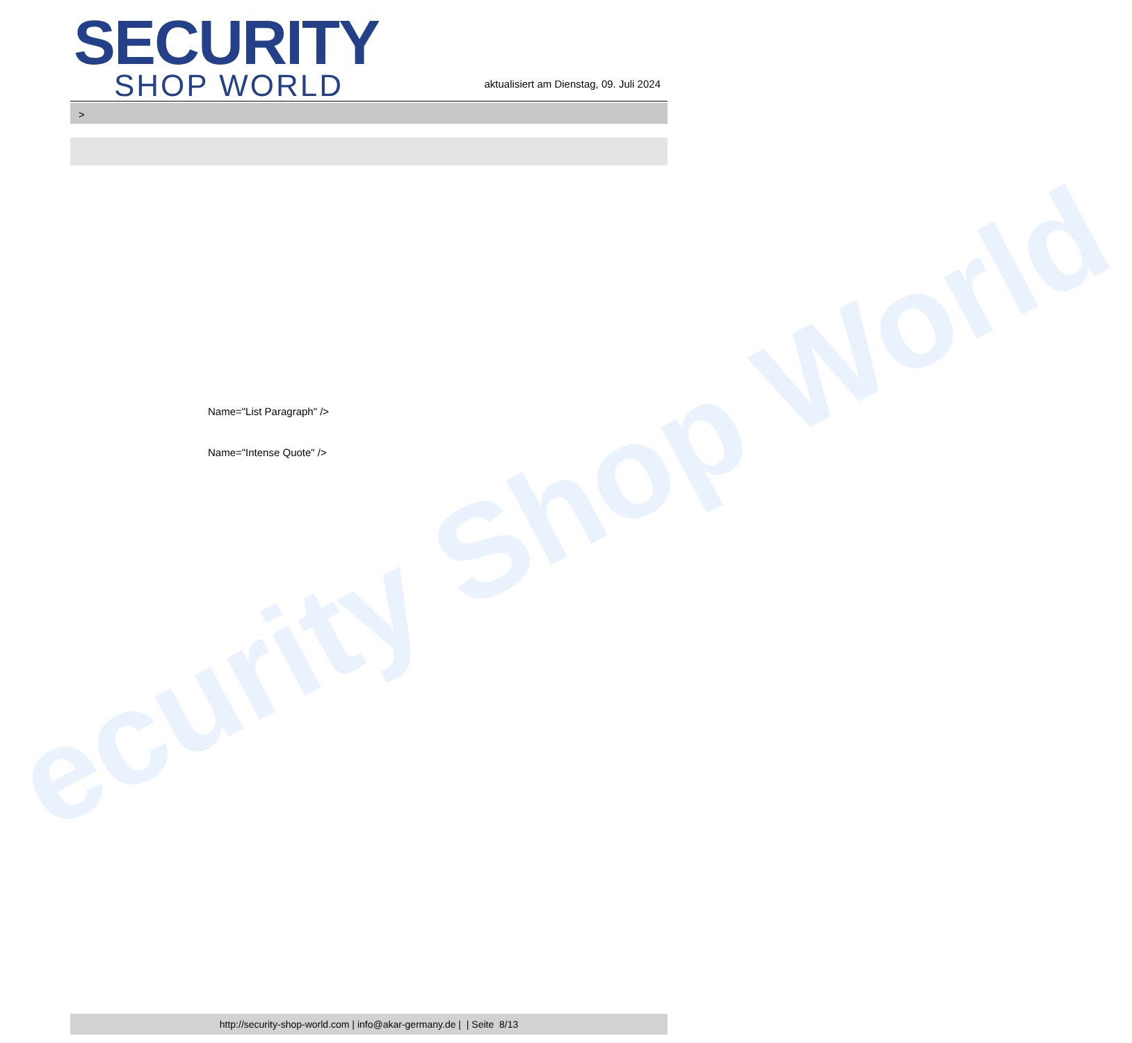ecurity Shop World
SECURITY
SHOP WORLD
aktualisiert am Dienstag, 09. Juli 2024
>
Name="List Paragraph" />
Name="Intense Quote" />
http://security-shop-world.com | info@akar-germany.de | | Seite 8/13